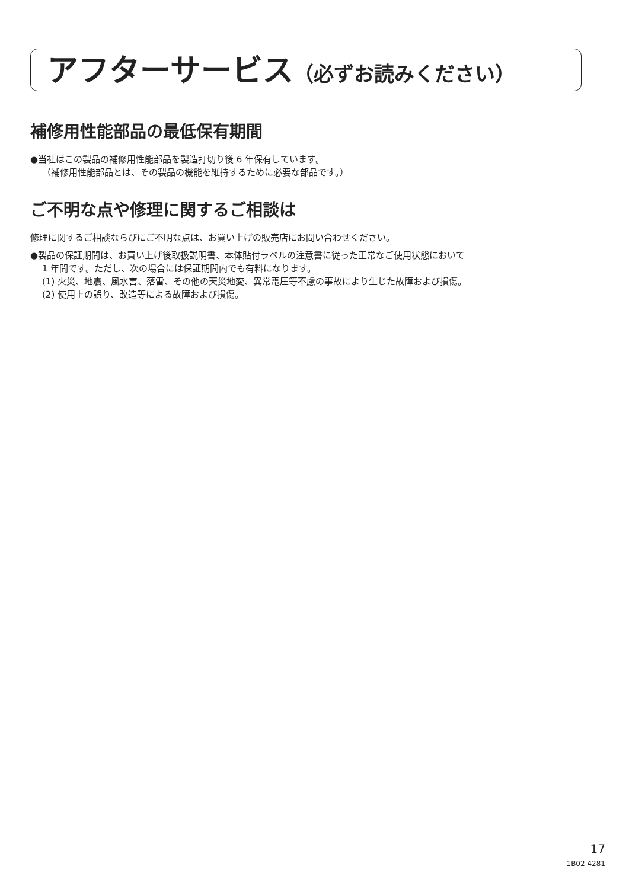アフターサービス（必ずお読みください）
補修用性能部品の最低保有期間
●当社はこの製品の補修用性能部品を製造打切り後 6 年保有しています。
（補修用性能部品とは、その製品の機能を維持するために必要な部品です。）
ご不明な点や修理に関するご相談は
修理に関するご相談ならびにご不明な点は、お買い上げの販売店にお問い合わせください。
●製品の保証期間は、お買い上げ後取扱説明書、本体貼付ラベルの注意書に従った正常なご使用状態において
1 年間です。ただし、次の場合には保証期間内でも有料になります。
(1) 火災、地震、風水害、落雷、その他の天災地変、異常電圧等不慮の事故により生じた故障および損傷。
(2) 使用上の誤り、改造等による故障および損傷。
17
1B02 4281